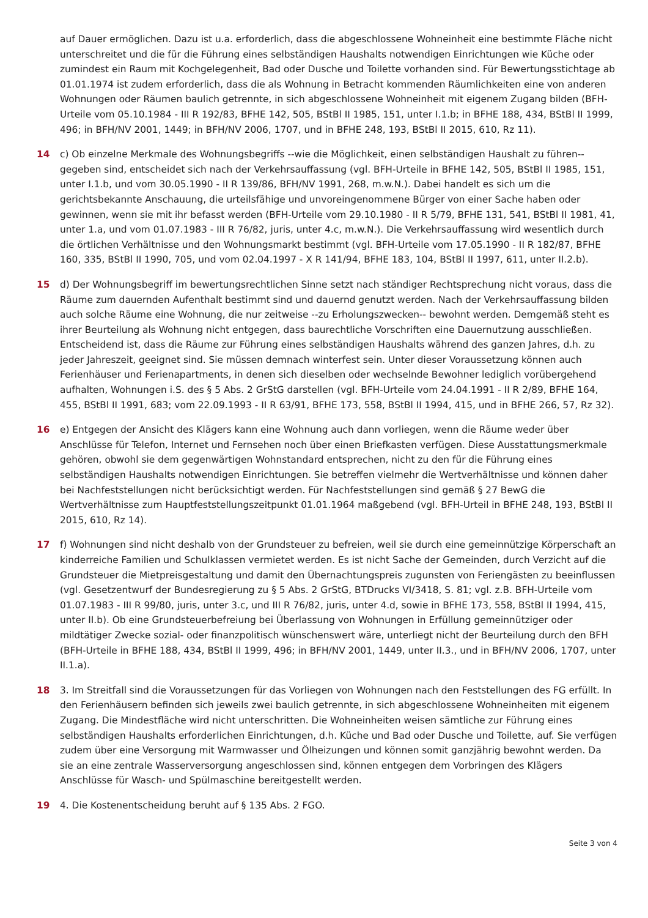auf Dauer ermöglichen. Dazu ist u.a. erforderlich, dass die abgeschlossene Wohneinheit eine bestimmte Fläche nicht unterschreitet und die für die Führung eines selbständigen Haushalts notwendigen Einrichtungen wie Küche oder zumindest ein Raum mit Kochgelegenheit, Bad oder Dusche und Toilette vorhanden sind. Für Bewertungsstichtage ab 01.01.1974 ist zudem erforderlich, dass die als Wohnung in Betracht kommenden Räumlichkeiten eine von anderen Wohnungen oder Räumen baulich getrennte, in sich abgeschlossene Wohneinheit mit eigenem Zugang bilden (BFH-Urteile vom 05.10.1984 - III R 192/83, BFHE 142, 505, BStBl II 1985, 151, unter I.1.b; in BFHE 188, 434, BStBl II 1999, 496; in BFH/NV 2001, 1449; in BFH/NV 2006, 1707, und in BFHE 248, 193, BStBl II 2015, 610, Rz 11).
14 c) Ob einzelne Merkmale des Wohnungsbegriffs --wie die Möglichkeit, einen selbständigen Haushalt zu führen-- gegeben sind, entscheidet sich nach der Verkehrsauffassung (vgl. BFH-Urteile in BFHE 142, 505, BStBl II 1985, 151, unter I.1.b, und vom 30.05.1990 - II R 139/86, BFH/NV 1991, 268, m.w.N.). Dabei handelt es sich um die gerichtsbekannte Anschauung, die urteilsfähige und unvoreingenommene Bürger von einer Sache haben oder gewinnen, wenn sie mit ihr befasst werden (BFH-Urteile vom 29.10.1980 - II R 5/79, BFHE 131, 541, BStBl II 1981, 41, unter 1.a, und vom 01.07.1983 - III R 76/82, juris, unter 4.c, m.w.N.). Die Verkehrsauffassung wird wesentlich durch die örtlichen Verhältnisse und den Wohnungsmarkt bestimmt (vgl. BFH-Urteile vom 17.05.1990 - II R 182/87, BFHE 160, 335, BStBl II 1990, 705, und vom 02.04.1997 - X R 141/94, BFHE 183, 104, BStBl II 1997, 611, unter II.2.b).
15 d) Der Wohnungsbegriff im bewertungsrechtlichen Sinne setzt nach ständiger Rechtsprechung nicht voraus, dass die Räume zum dauernden Aufenthalt bestimmt sind und dauernd genutzt werden. Nach der Verkehrsauffassung bilden auch solche Räume eine Wohnung, die nur zeitweise --zu Erholungszwecken-- bewohnt werden. Demgemäß steht es ihrer Beurteilung als Wohnung nicht entgegen, dass baurechtliche Vorschriften eine Dauernutzung ausschließen. Entscheidend ist, dass die Räume zur Führung eines selbständigen Haushalts während des ganzen Jahres, d.h. zu jeder Jahreszeit, geeignet sind. Sie müssen demnach winterfest sein. Unter dieser Voraussetzung können auch Ferienhäuser und Ferienapartments, in denen sich dieselben oder wechselnde Bewohner lediglich vorübergehend aufhalten, Wohnungen i.S. des § 5 Abs. 2 GrStG darstellen (vgl. BFH-Urteile vom 24.04.1991 - II R 2/89, BFHE 164, 455, BStBl II 1991, 683; vom 22.09.1993 - II R 63/91, BFHE 173, 558, BStBl II 1994, 415, und in BFHE 266, 57, Rz 32).
16 e) Entgegen der Ansicht des Klägers kann eine Wohnung auch dann vorliegen, wenn die Räume weder über Anschlüsse für Telefon, Internet und Fernsehen noch über einen Briefkasten verfügen. Diese Ausstattungsmerkmale gehören, obwohl sie dem gegenwärtigen Wohnstandard entsprechen, nicht zu den für die Führung eines selbständigen Haushalts notwendigen Einrichtungen. Sie betreffen vielmehr die Wertverhältnisse und können daher bei Nachfeststellungen nicht berücksichtigt werden. Für Nachfeststellungen sind gemäß § 27 BewG die Wertverhältnisse zum Hauptfeststellungszeitpunkt 01.01.1964 maßgebend (vgl. BFH-Urteil in BFHE 248, 193, BStBl II 2015, 610, Rz 14).
17 f) Wohnungen sind nicht deshalb von der Grundsteuer zu befreien, weil sie durch eine gemeinnützige Körperschaft an kinderreiche Familien und Schulklassen vermietet werden. Es ist nicht Sache der Gemeinden, durch Verzicht auf die Grundsteuer die Mietpreisgestaltung und damit den Übernachtungspreis zugunsten von Feriengästen zu beeinflussen (vgl. Gesetzentwurf der Bundesregierung zu § 5 Abs. 2 GrStG, BTDrucks VI/3418, S. 81; vgl. z.B. BFH-Urteile vom 01.07.1983 - III R 99/80, juris, unter 3.c, und III R 76/82, juris, unter 4.d, sowie in BFHE 173, 558, BStBl II 1994, 415, unter II.b). Ob eine Grundsteuerbefreiung bei Überlassung von Wohnungen in Erfüllung gemeinnütziger oder mildtätiger Zwecke sozial- oder finanzpolitisch wünschenswert wäre, unterliegt nicht der Beurteilung durch den BFH (BFH-Urteile in BFHE 188, 434, BStBl II 1999, 496; in BFH/NV 2001, 1449, unter II.3., und in BFH/NV 2006, 1707, unter II.1.a).
18 3. Im Streitfall sind die Voraussetzungen für das Vorliegen von Wohnungen nach den Feststellungen des FG erfüllt. In den Ferienhäusern befinden sich jeweils zwei baulich getrennte, in sich abgeschlossene Wohneinheiten mit eigenem Zugang. Die Mindestfläche wird nicht unterschritten. Die Wohneinheiten weisen sämtliche zur Führung eines selbständigen Haushalts erforderlichen Einrichtungen, d.h. Küche und Bad oder Dusche und Toilette, auf. Sie verfügen zudem über eine Versorgung mit Warmwasser und Ölheizungen und können somit ganzjährig bewohnt werden. Da sie an eine zentrale Wasserversorgung angeschlossen sind, können entgegen dem Vorbringen des Klägers Anschlüsse für Wasch- und Spülmaschine bereitgestellt werden.
19 4. Die Kostenentscheidung beruht auf § 135 Abs. 2 FGO.
Seite 3 von 4